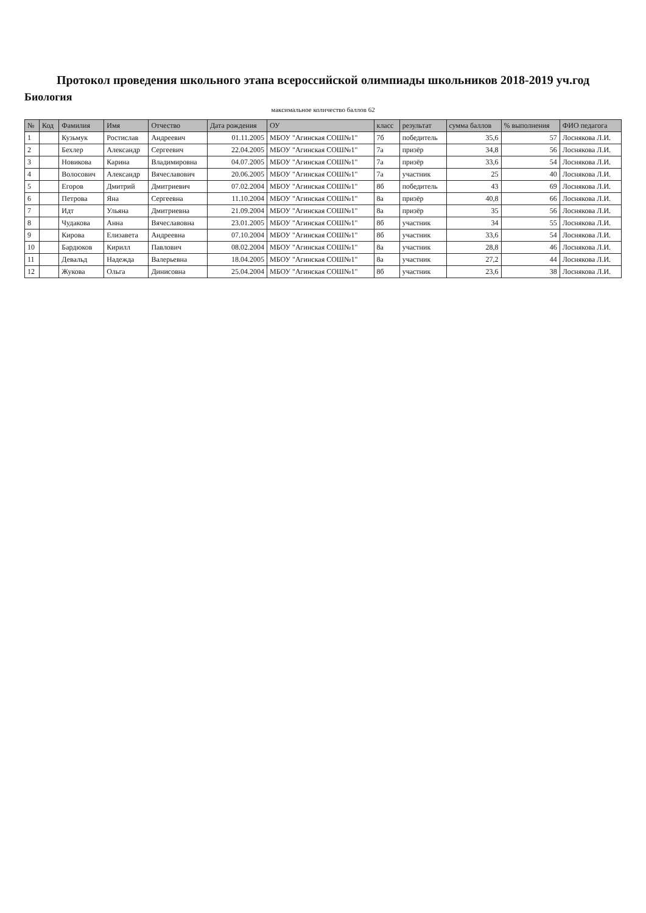Протокол проведения школьного этапа всероссийской олимпиады школьников 2018-2019 уч.год
Биология
максимальное количество баллов 62
| № | Код | Фамилия | Имя | Отчество | Дата рождения | ОУ | класс | результат | сумма баллов | % выполнения | ФИО педагога |
| --- | --- | --- | --- | --- | --- | --- | --- | --- | --- | --- | --- |
| 1 | | Кузьмук | Ростислав | Андреевич | 01.11.2005 | МБОУ "Агинская СОШ№1" | 7б | победитель | 35,6 | 57 | Лоснякова Л.И. |
| 2 | | Бехлер | Александр | Сергеевич | 22.04.2005 | МБОУ "Агинская СОШ№1" | 7а | призёр | 34,8 | 56 | Лоснякова Л.И. |
| 3 | | Новикова | Карина | Владимировна | 04.07.2005 | МБОУ "Агинская СОШ№1" | 7а | призёр | 33,6 | 54 | Лоснякова Л.И. |
| 4 | | Волосович | Александр | Вячеславович | 20.06.2005 | МБОУ "Агинская СОШ№1" | 7а | участник | 25 | 40 | Лоснякова Л.И. |
| 5 | | Егоров | Дмитрий | Дмитриевич | 07.02.2004 | МБОУ "Агинская СОШ№1" | 8б | победитель | 43 | 69 | Лоснякова Л.И. |
| 6 | | Петрова | Яна | Сергеевна | 11.10.2004 | МБОУ "Агинская СОШ№1" | 8а | призёр | 40,8 | 66 | Лоснякова Л.И. |
| 7 | | Идт | Ульяна | Дмитриевна | 21.09.2004 | МБОУ "Агинская СОШ№1" | 8а | призёр | 35 | 56 | Лоснякова Л.И. |
| 8 | | Чудакова | Анна | Вячеславовна | 23.01.2005 | МБОУ "Агинская СОШ№1" | 8б | участник | 34 | 55 | Лоснякова Л.И. |
| 9 | | Кирова | Елизавета | Андреевна | 07.10.2004 | МБОУ "Агинская СОШ№1" | 8б | участник | 33,6 | 54 | Лоснякова Л.И. |
| 10 | | Бардюков | Кирилл | Павлович | 08.02.2004 | МБОУ "Агинская СОШ№1" | 8а | участник | 28,8 | 46 | Лоснякова Л.И. |
| 11 | | Девальд | Надежда | Валерьевна | 18.04.2005 | МБОУ "Агинская СОШ№1" | 8а | участник | 27,2 | 44 | Лоснякова Л.И. |
| 12 | | Жукова | Ольга | Динисовна | 25.04.2004 | МБОУ "Агинская СОШ№1" | 8б | участник | 23,6 | 38 | Лоснякова Л.И. |